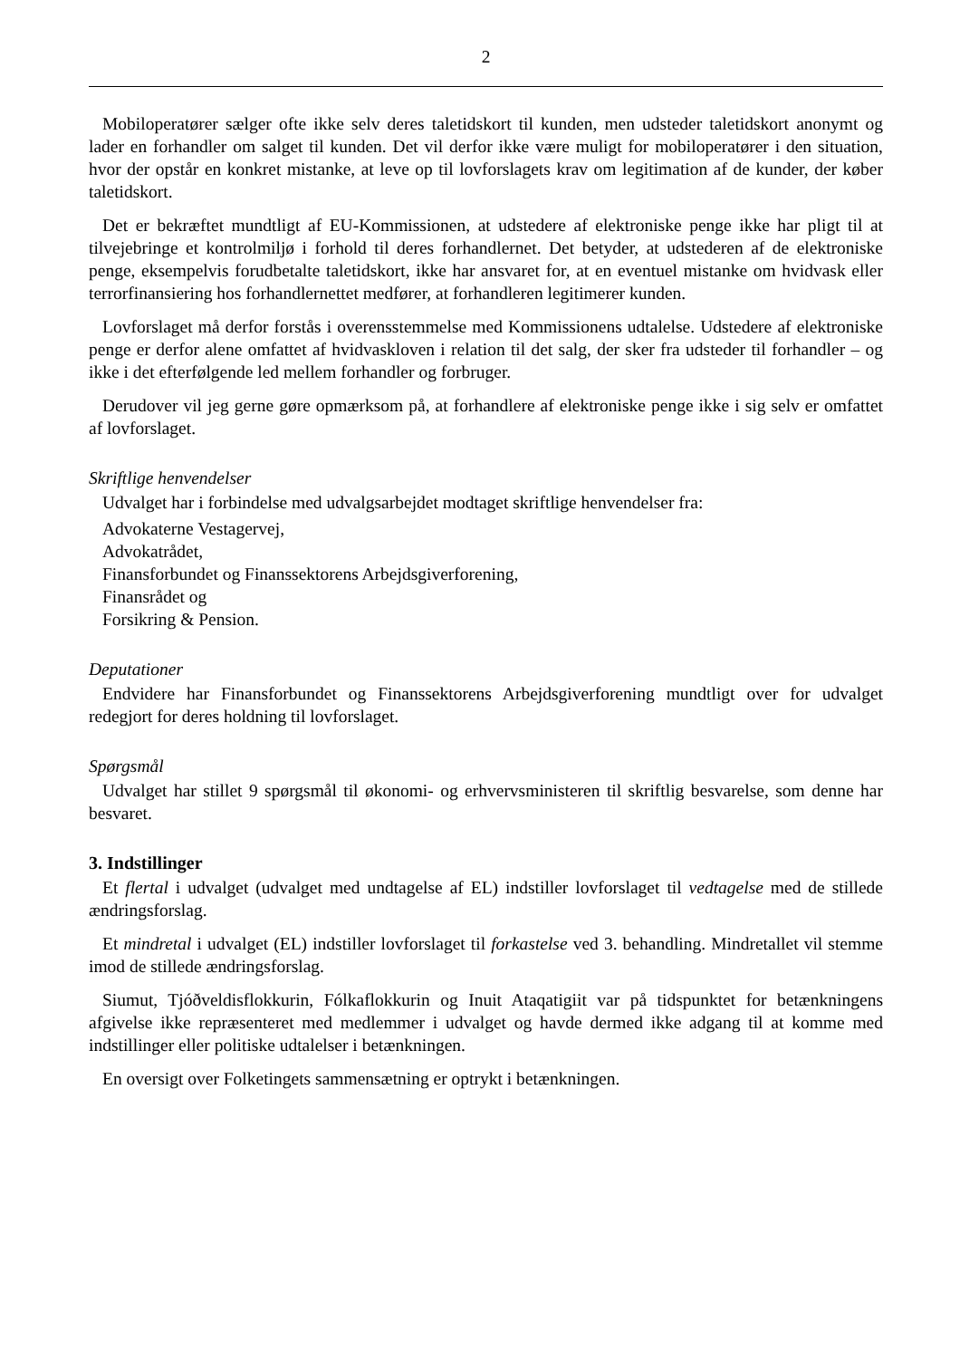2
Mobiloperatører sælger ofte ikke selv deres taletidskort til kunden, men udsteder taletidskort anonymt og lader en forhandler om salget til kunden. Det vil derfor ikke være muligt for mobiloperatører i den situation, hvor der opstår en konkret mistanke, at leve op til lovforslagets krav om legitimation af de kunder, der køber taletidskort.
Det er bekræftet mundtligt af EU-Kommissionen, at udstedere af elektroniske penge ikke har pligt til at tilvejebringe et kontrolmiljø i forhold til deres forhandlernet. Det betyder, at udstederen af de elektroniske penge, eksempelvis forudbetalte taletidskort, ikke har ansvaret for, at en eventuel mistanke om hvidvask eller terrorfinansiering hos forhandlernettet medfører, at forhandleren legitimerer kunden.
Lovforslaget må derfor forstås i overensstemmelse med Kommissionens udtalelse. Udstedere af elektroniske penge er derfor alene omfattet af hvidvaskloven i relation til det salg, der sker fra udsteder til forhandler – og ikke i det efterfølgende led mellem forhandler og forbruger.
Derudover vil jeg gerne gøre opmærksom på, at forhandlere af elektroniske penge ikke i sig selv er omfattet af lovforslaget.
Skriftlige henvendelser
Udvalget har i forbindelse med udvalgsarbejdet modtaget skriftlige henvendelser fra:
Advokaterne Vestagervej,
Advokatrådet,
Finansforbundet og Finanssektorens Arbejdsgiverforening,
Finansrådet og
Forsikring & Pension.
Deputationer
Endvidere har Finansforbundet og Finanssektorens Arbejdsgiverforening mundtligt over for udvalget redegjort for deres holdning til lovforslaget.
Spørgsmål
Udvalget har stillet 9 spørgsmål til økonomi- og erhvervsministeren til skriftlig besvarelse, som denne har besvaret.
3. Indstillinger
Et flertal i udvalget (udvalget med undtagelse af EL) indstiller lovforslaget til vedtagelse med de stillede ændringsforslag.
Et mindretal i udvalget (EL) indstiller lovforslaget til forkastelse ved 3. behandling. Mindretallet vil stemme imod de stillede ændringsforslag.
Siumut, Tjóðveldisflokkurin, Fólkaflokkurin og Inuit Ataqatigiit var på tidspunktet for betænkningens afgivelse ikke repræsenteret med medlemmer i udvalget og havde dermed ikke adgang til at komme med indstillinger eller politiske udtalelser i betænkningen.
En oversigt over Folketingets sammensætning er optrykt i betænkningen.